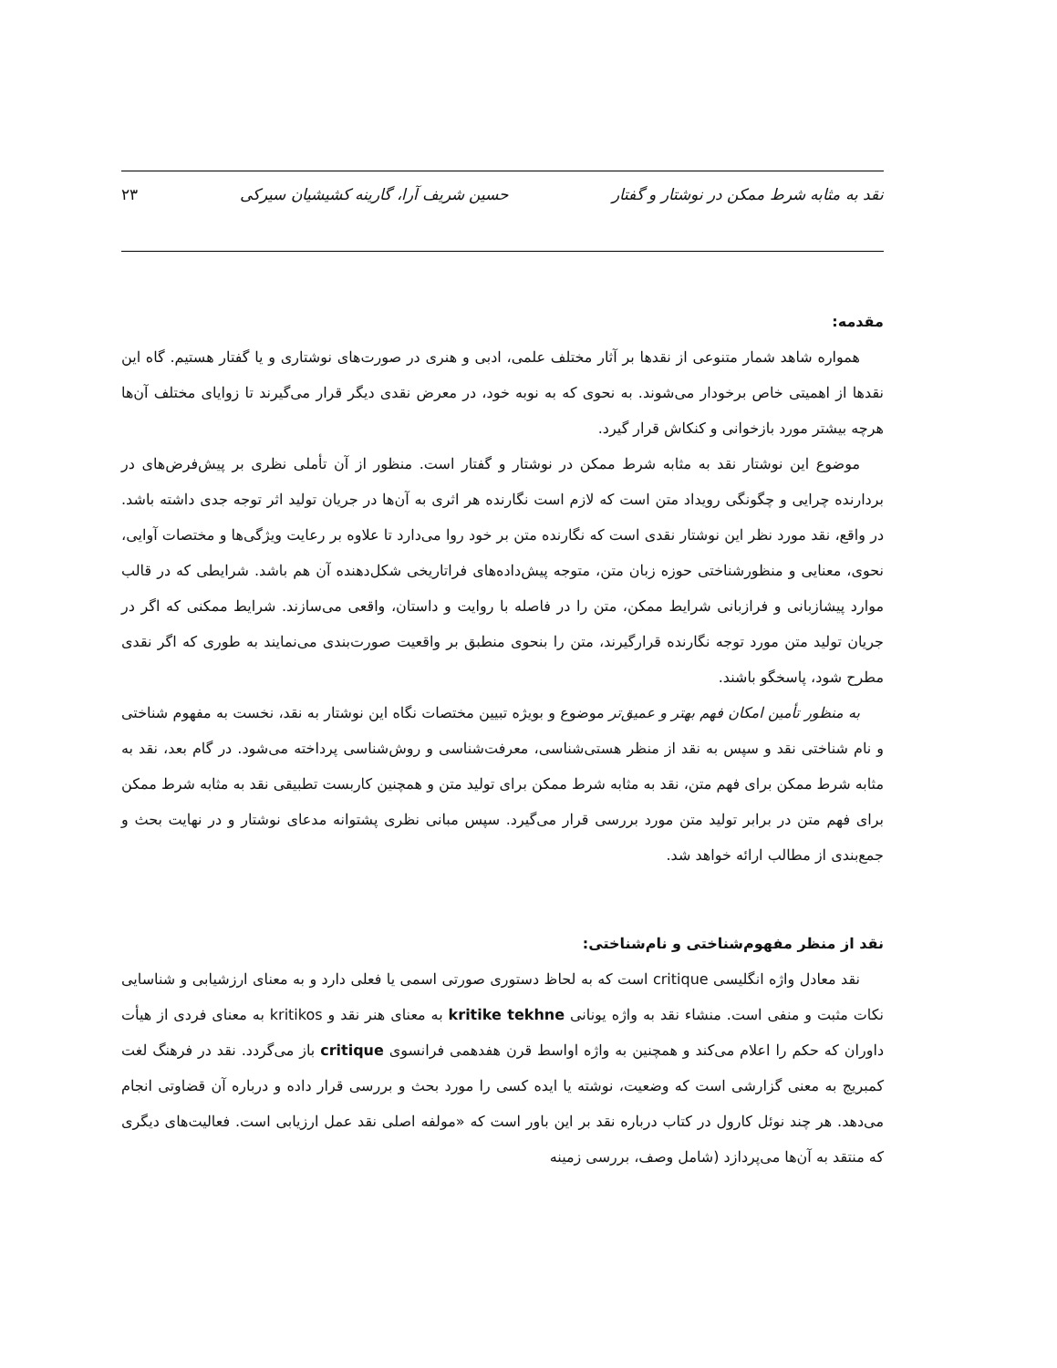نقد به مثابه شرط ممکن در نوشتار و گفتار حسین شریف آرا، گارینه کشیشیان سیرکی ۲۳
مقدمه:
همواره شاهد شمار متنوعی از نقدها بر آثار مختلف علمی، ادبی و هنری در صورت‌های نوشتاری و یا گفتار هستیم. گاه این نقدها از اهمیتی خاص برخودار می‌شوند. به نحوی که به نوبه خود، در معرض نقدی دیگر قرار می‌گیرند تا زوایای مختلف آن‌ها هرچه بیشتر مورد بازخوانی و کنکاش قرار گیرد.
موضوع این نوشتار نقد به مثابه شرط ممکن در نوشتار و گفتار است. منظور از آن تأملی نظری بر پیش‌فرض‌های در بردارنده چرایی و چگونگی رویداد متن است که لازم است نگارنده هر اثری به آن‌ها در جریان تولید اثر توجه جدی داشته باشد. در واقع، نقد مورد نظر این نوشتار نقدی است که نگارنده متن بر خود روا می‌دارد تا علاوه بر رعایت ویژگی‌ها و مختصات آوایی، نحوی، معنایی و منظورشناختی حوزه زبان متن، متوجه پیش‌داده‌های فراتاریخی شکل‌دهنده آن هم باشد. شرایطی که در قالب موارد پیشازبانی و فرازبانی شرایط ممکن، متن را در فاصله با روایت و داستان، واقعی می‌سازند. شرایط ممکنی که اگر در جریان تولید متن مورد توجه نگارنده قرارگیرند، متن را بنحوی منطبق بر واقعیت صورت‌بندی می‌نمایند به طوری که اگر نقدی مطرح شود، پاسخگو باشند.
به منظور تأمین امکان فهم بهتر و عمیق‌تر موضوع و بویژه تبیین مختصات نگاه این نوشتار به نقد، نخست به مفهوم شناختی و نام شناختی نقد و سپس به نقد از منظر هستی‌شناسی، معرفت‌شناسی و روش‌شناسی پرداخته می‌شود. در گام بعد، نقد به مثابه شرط ممکن برای فهم متن، نقد به مثابه شرط ممکن برای تولید متن و همچنین کاربست تطبیقی نقد به مثابه شرط ممکن برای فهم متن در برابر تولید متن مورد بررسی قرار می‌گیرد. سپس مبانی نظری پشتوانه مدعای نوشتار و در نهایت بحث و جمع‌بندی از مطالب ارائه خواهد شد.
نقد از منظر مفهوم‌شناختی و نام‌شناختی:
نقد معادل واژه انگلیسی critique است که به لحاظ دستوری صورتی اسمی یا فعلی دارد و به معنای ارزشیابی و شناسایی نکات مثبت و منفی است. منشاء نقد به واژه یونانی kritike tekhne به معنای هنر نقد و kritikos به معنای فردی از هیأت داوران که حکم را اعلام می‌کند و همچنین به واژه اواسط قرن هفدهمی فرانسوی critique باز می‌گردد. نقد در فرهنگ لغت کمبریج به معنی گزارشی است که وضعیت، نوشته یا ایده کسی را مورد بحث و بررسی قرار داده و درباره آن قضاوتی انجام می‌دهد. هر چند نوئل کارول در کتاب درباره نقد بر این باور است که «مولفه اصلی نقد عمل ارزیابی است. فعالیت‌های دیگری که منتقد به آن‌ها می‌پردازد (شامل وصف، بررسی زمینه